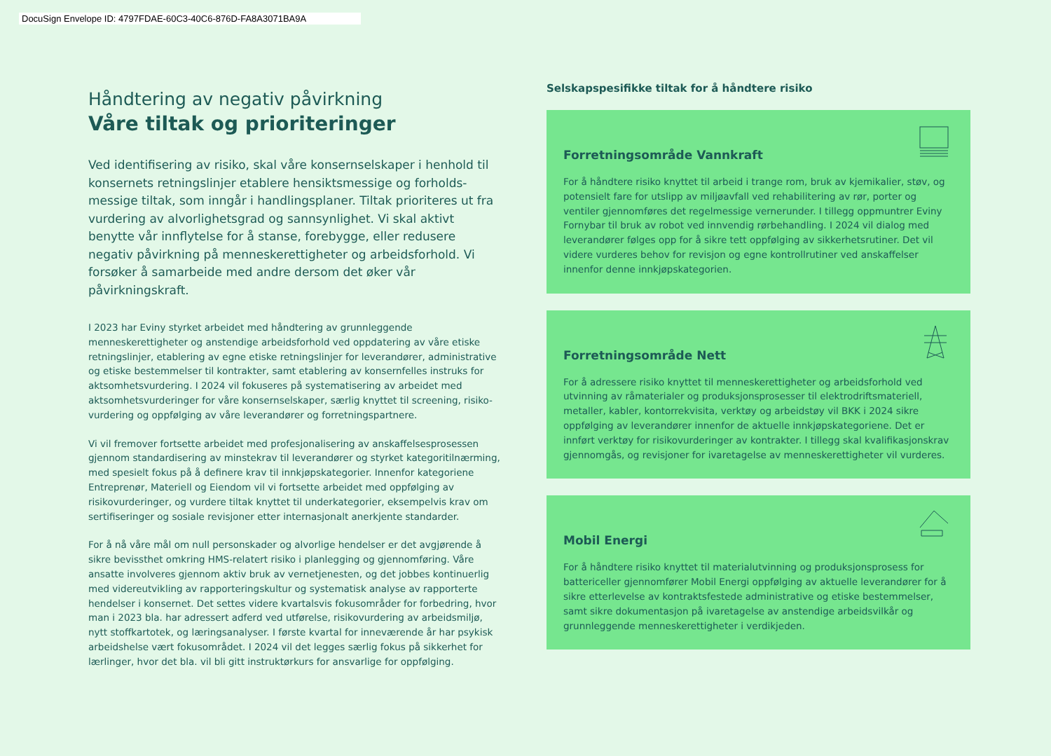DocuSign Envelope ID: 4797FDAE-60C3-40C6-876D-FA8A3071BA9A
Håndtering av negativ påvirkning
Våre tiltak og prioriteringer
Ved identifisering av risiko, skal våre konsernselskaper i henhold til konsernets retningslinjer etablere hensiktsmessige og forholds-messige tiltak, som inngår i handlingsplaner. Tiltak prioriteres ut fra vurdering av alvorlighetsgrad og sannsynlighet. Vi skal aktivt benytte vår innflytelse for å stanse, forebygge, eller redusere negativ påvirkning på menneskerettigheter og arbeidsforhold. Vi forsøker å samarbeide med andre dersom det øker vår påvirkningskraft.
I 2023 har Eviny styrket arbeidet med håndtering av grunnleggende menneskerettigheter og anstendige arbeidsforhold ved oppdatering av våre etiske retningslinjer, etablering av egne etiske retningslinjer for leverandører, administrative og etiske bestemmelser til kontrakter, samt etablering av konsernfelles instruks for aktsomhetsvurdering. I 2024 vil fokuseres på systematisering av arbeidet med aktsomhetsvurderinger for våre konsernselskaper, særlig knyttet til screening, risiko-vurdering og oppfølging av våre leverandører og forretningspartnere.
Vi vil fremover fortsette arbeidet med profesjonalisering av anskaffelsesprosessen gjennom standardisering av minstekrav til leverandører og styrket kategoritilnærming, med spesielt fokus på å definere krav til innkjøpskategorier. Innenfor kategoriene Entreprenør, Materiell og Eiendom vil vi fortsette arbeidet med oppfølging av risikovurderinger, og vurdere tiltak knyttet til underkategorier, eksempelvis krav om sertifiseringer og sosiale revisjoner etter internasjonalt anerkjente standarder.
For å nå våre mål om null personskader og alvorlige hendelser er det avgjørende å sikre bevissthet omkring HMS-relatert risiko i planlegging og gjennomføring. Våre ansatte involveres gjennom aktiv bruk av vernetjenesten, og det jobbes kontinuerlig med videreutvikling av rapporteringskultur og systematisk analyse av rapporterte hendelser i konsernet. Det settes videre kvartalsvis fokusområder for forbedring, hvor man i 2023 bla. har adressert adferd ved utførelse, risikovurdering av arbeidsmiljø, nytt stoffkartotek, og læringsanalyser. I første kvartal for inneværende år har psykisk arbeidshelse vært fokusområdet. I 2024 vil det legges særlig fokus på sikkerhet for lærlinger, hvor det bla. vil bli gitt instruktørkurs for ansvarlige for oppfølging.
Selskapspesifikke tiltak for å håndtere risiko
Forretningsområde Vannkraft
For å håndtere risiko knyttet til arbeid i trange rom, bruk av kjemikalier, støv, og potensielt fare for utslipp av miljøavfall ved rehabilitering av rør, porter og ventiler gjennomføres det regelmessige vernerunder. I tillegg oppmuntrer Eviny Fornybar til bruk av robot ved innvendig rørbehandling. I 2024 vil dialog med leverandører følges opp for å sikre tett oppfølging av sikkerhetsrutiner. Det vil videre vurderes behov for revisjon og egne kontrollrutiner ved anskaffelser innenfor denne innkjøpskategorien.
Forretningsområde Nett
For å adressere risiko knyttet til menneskerettigheter og arbeidsforhold ved utvinning av råmaterialer og produksjonsprosesser til elektrodriftsmateriell, metaller, kabler, kontorrekvisita, verktøy og arbeidstøy vil BKK i 2024 sikre oppfølging av leverandører innenfor de aktuelle innkjøpskategoriene. Det er innført verktøy for risikovurderinger av kontrakter. I tillegg skal kvalifikasjonskrav gjennomgås, og revisjoner for ivaretagelse av menneskerettigheter vil vurderes.
Mobil Energi
For å håndtere risiko knyttet til materialutvinning og produksjonsprosess for battericeller gjennomfører Mobil Energi oppfølging av aktuelle leverandører for å sikre etterlevelse av kontraktsfestede administrative og etiske bestemmelser, samt sikre dokumentasjon på ivaretagelse av anstendige arbeidsvilkår og grunnleggende menneskerettigheter i verdikjeden.